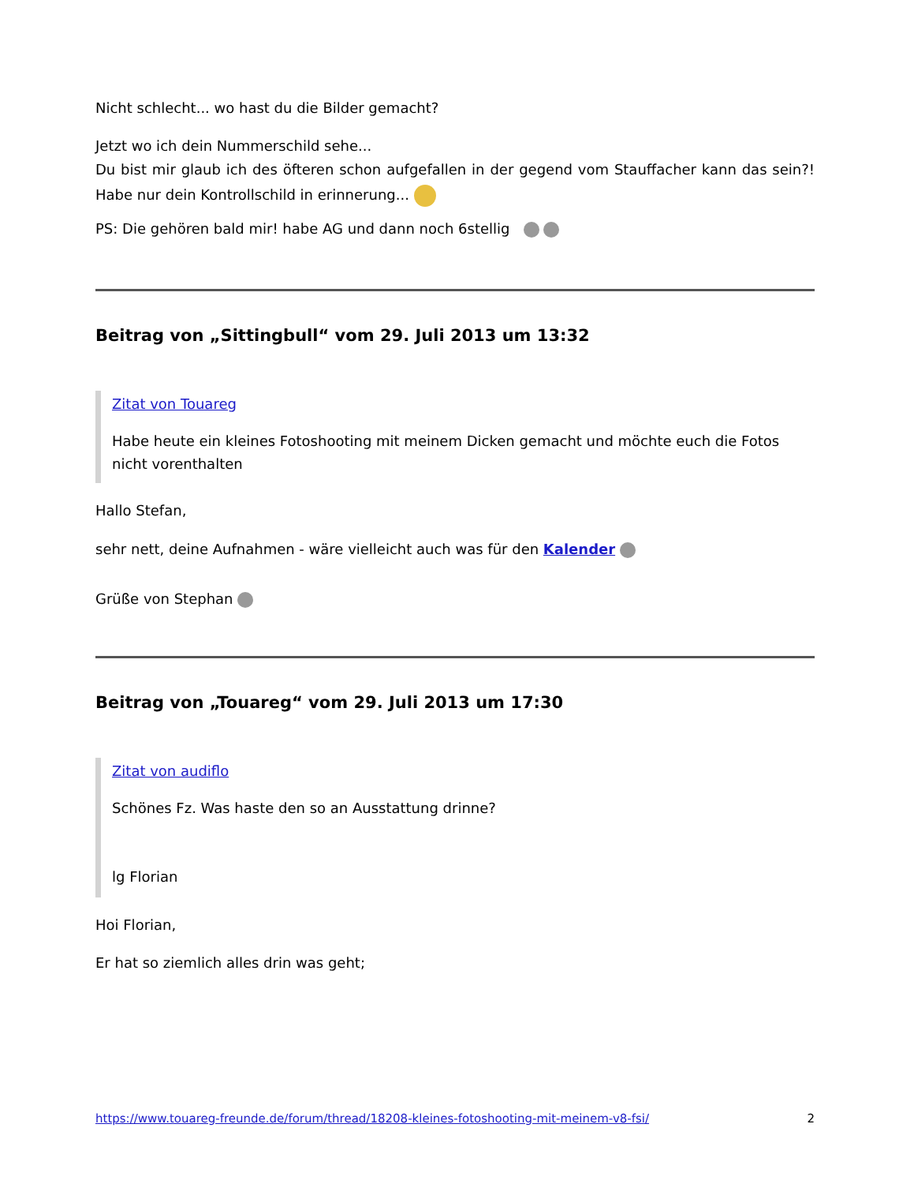Nicht schlecht... wo hast du die Bilder gemacht?
Jetzt wo ich dein Nummerschild sehe...
Du bist mir glaub ich des öfteren schon aufgefallen in der gegend vom Stauffacher kann das sein?! Habe nur dein Kontrollschild in erinnerung...
PS: Die gehören bald mir! habe AG und dann noch 6stellig
Beitrag von „Sittingbull“ vom 29. Juli 2013 um 13:32
Zitat von Touareg
Habe heute ein kleines Fotoshooting mit meinem Dicken gemacht und möchte euch die Fotos nicht vorenthalten
Hallo Stefan,
sehr nett, deine Aufnahmen - wäre vielleicht auch was für den Kalender
Grüße von Stephan
Beitrag von „Touareg“ vom 29. Juli 2013 um 17:30
Zitat von audiflo
Schönes Fz. Was haste den so an Ausstattung drinne?
lg Florian
Hoi Florian,
Er hat so ziemlich alles drin was geht;
https://www.touareg-freunde.de/forum/thread/18208-kleines-fotoshooting-mit-meinem-v8-fsi/ 2